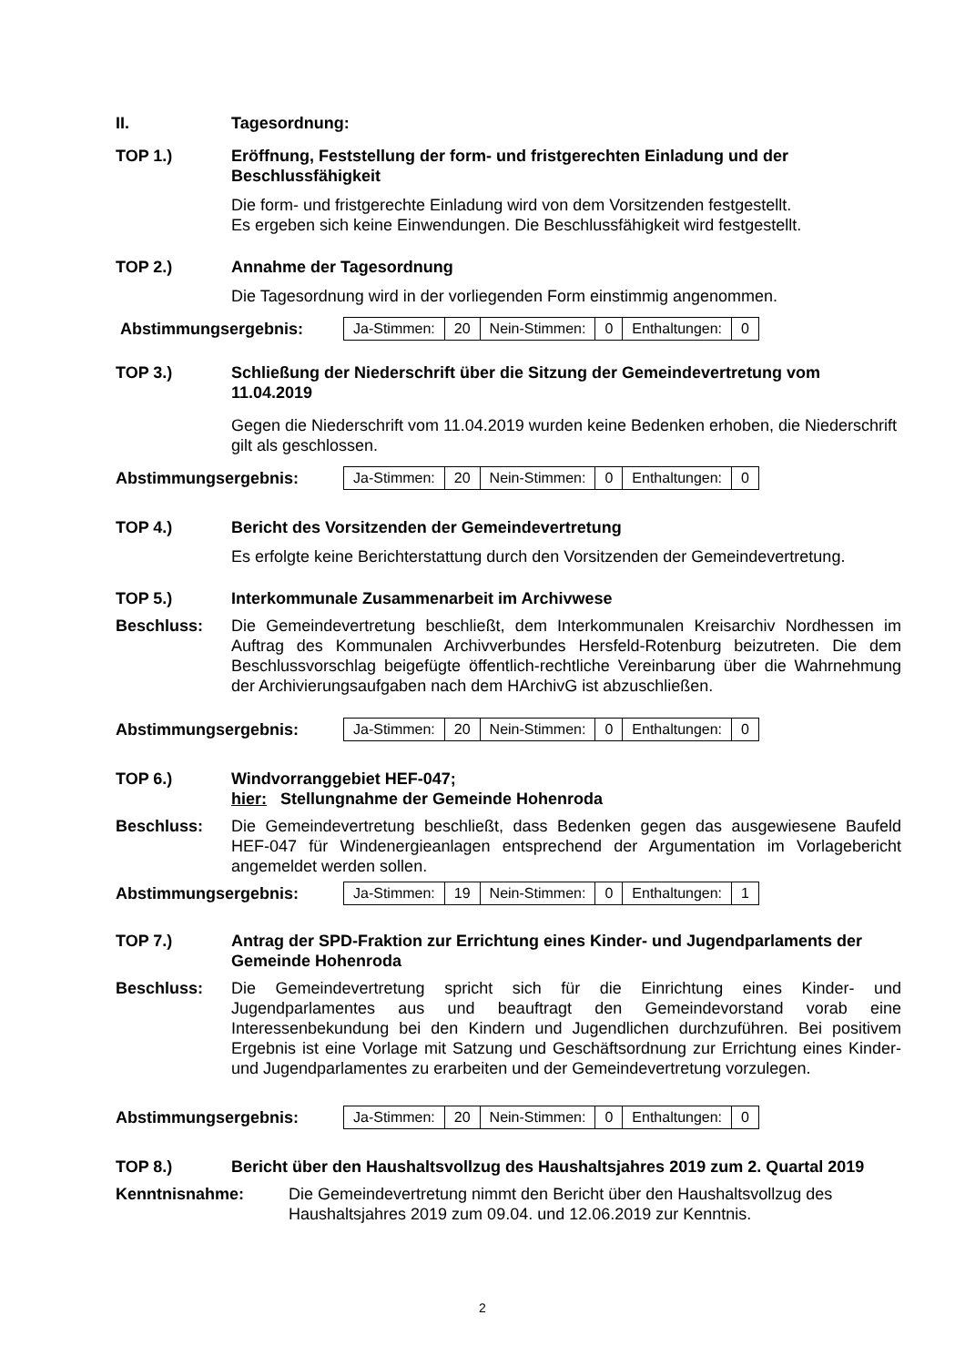II. Tagesordnung:
TOP 1.) Eröffnung, Feststellung der form- und fristgerechten Einladung und der Beschlussfähigkeit
Die form- und fristgerechte Einladung wird von dem Vorsitzenden festgestellt.
Es ergeben sich keine Einwendungen. Die Beschlussfähigkeit wird festgestellt.
TOP 2.) Annahme der Tagesordnung
Die Tagesordnung wird in der vorliegenden Form einstimmig angenommen.
Abstimmungsergebnis:
| Ja-Stimmen: | 20 | Nein-Stimmen: | 0 | Enthaltungen: | 0 |
TOP 3.) Schließung der Niederschrift über die Sitzung der Gemeindevertretung vom 11.04.2019
Gegen die Niederschrift vom 11.04.2019 wurden keine Bedenken erhoben, die Niederschrift gilt als geschlossen.
Abstimmungsergebnis:
| Ja-Stimmen: | 20 | Nein-Stimmen: | 0 | Enthaltungen: | 0 |
TOP 4.) Bericht des Vorsitzenden der Gemeindevertretung
Es erfolgte keine Berichterstattung durch den Vorsitzenden der Gemeindevertretung.
TOP 5.) Interkommunale Zusammenarbeit im Archivwese
Beschluss: Die Gemeindevertretung beschließt, dem Interkommunalen Kreisarchiv Nordhessen im Auftrag des Kommunalen Archivverbundes Hersfeld-Rotenburg beizutreten. Die dem Beschlussvorschlag beigefügte öffentlich-rechtliche Vereinbarung über die Wahrnehmung der Archivierungsaufgaben nach dem HArchivG ist abzuschließen.
Abstimmungsergebnis:
| Ja-Stimmen: | 20 | Nein-Stimmen: | 0 | Enthaltungen: | 0 |
TOP 6.) Windvorranggebiet HEF-047;
hier: Stellungnahme der Gemeinde Hohenroda
Beschluss: Die Gemeindevertretung beschließt, dass Bedenken gegen das ausgewiesene Baufeld HEF-047 für Windenergieanlagen entsprechend der Argumentation im Vorlagebericht angemeldet werden sollen.
Abstimmungsergebnis:
| Ja-Stimmen: | 19 | Nein-Stimmen: | 0 | Enthaltungen: | 1 |
TOP 7.) Antrag der SPD-Fraktion zur Errichtung eines Kinder- und Jugendparlaments der Gemeinde Hohenroda
Beschluss: Die Gemeindevertretung spricht sich für die Einrichtung eines Kinder- und Jugendparlamentes aus und beauftragt den Gemeindevorstand vorab eine Interessenbekundung bei den Kindern und Jugendlichen durchzuführen. Bei positivem Ergebnis ist eine Vorlage mit Satzung und Geschäftsordnung zur Errichtung eines Kinder- und Jugendparlamentes zu erarbeiten und der Gemeindevertretung vorzulegen.
Abstimmungsergebnis:
| Ja-Stimmen: | 20 | Nein-Stimmen: | 0 | Enthaltungen: | 0 |
TOP 8.) Bericht über den Haushaltsvollzug des Haushaltsjahres 2019 zum 2. Quartal 2019
Kenntnisnahme: Die Gemeindevertretung nimmt den Bericht über den Haushaltsvollzug des Haushaltsjahres 2019 zum 09.04. und 12.06.2019 zur Kenntnis.
2